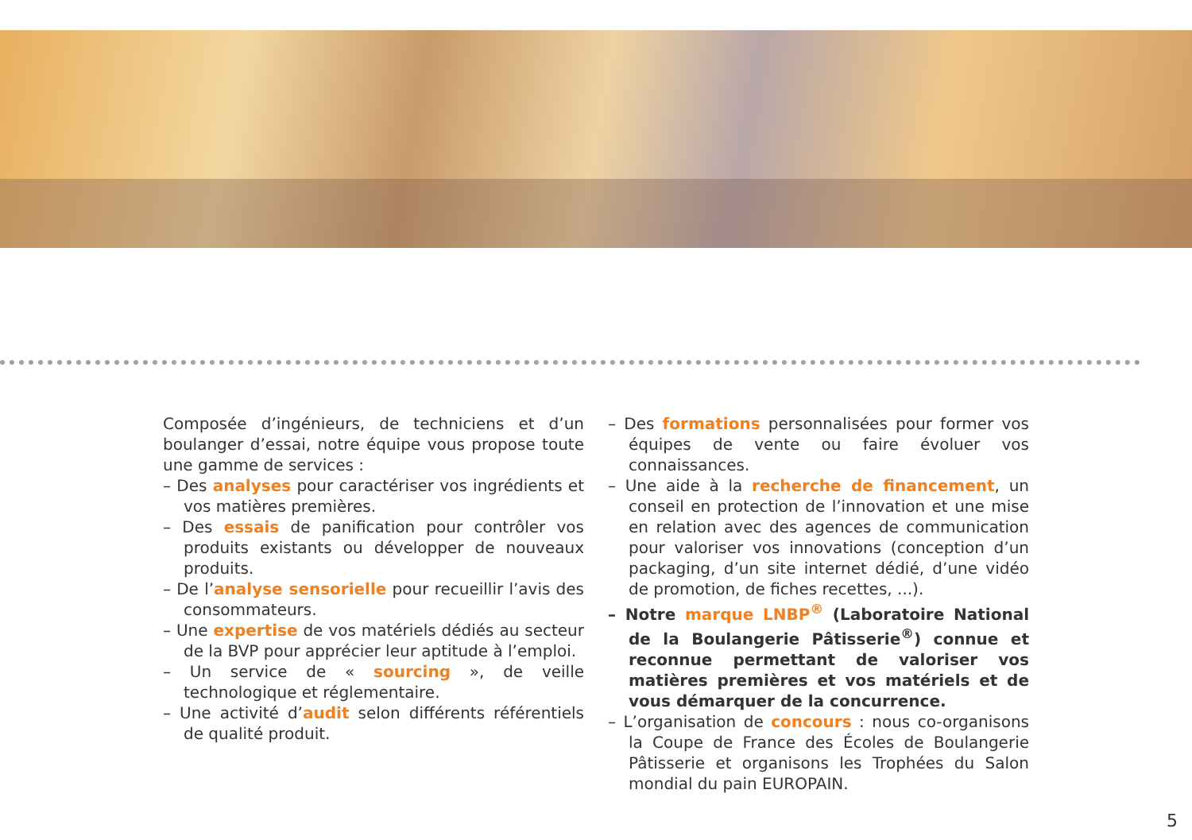Composée d’ingénieurs, de techniciens et d’un boulanger d’essai, notre équipe vous propose toute une gamme de services :
– Des analyses pour caractériser vos ingrédients et vos matières premières.
– Des essais de panification pour contrôler vos produits existants ou développer de nouveaux produits.
– De l’analyse sensorielle pour recueillir l’avis des consommateurs.
– Une expertise de vos matériels dédiés au secteur de la BVP pour apprécier leur aptitude à l’emploi.
– Un service de « sourcing », de veille technologique et réglementaire.
– Une activité d’audit selon différents référentiels de qualité produit.
– Des formations personnalisées pour former vos équipes de vente ou faire évoluer vos connaissances.
– Une aide à la recherche de financement, un conseil en protection de l’innovation et une mise en relation avec des agences de communication pour valoriser vos innovations (conception d’un packaging, d’un site internet dédié, d’une vidéo de promotion, de fiches recettes, ...).
– Notre marque LNBP<sup>®</sup> (Laboratoire National de la Boulangerie Pâtisserie<sup>®</sup>) connue et reconnue permettant de valoriser vos matières premières et vos matériels et de vous démarquer de la concurrence.
– L’organisation de concours : nous co-organisons la Coupe de France des Écoles de Boulangerie Pâtisserie et organisons les Trophées du Salon mondial du pain EUROPAIN.
5